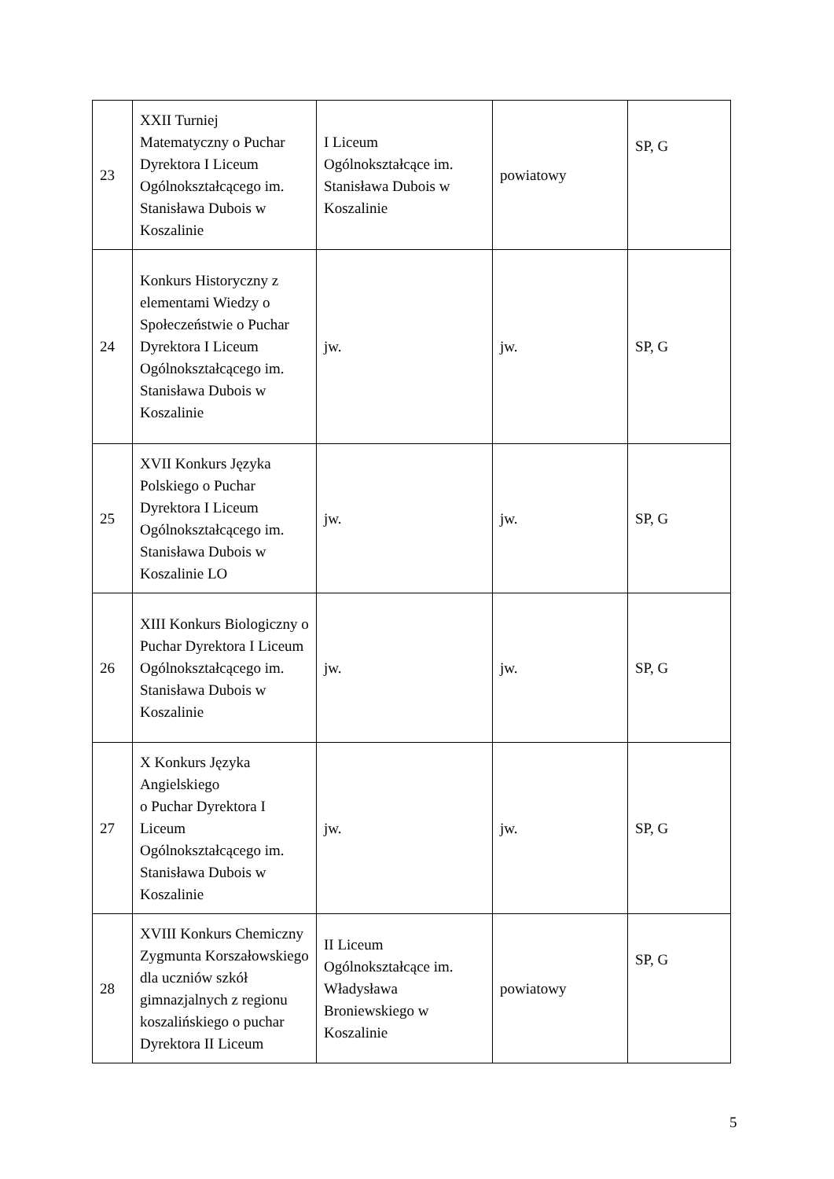| 23 | XXII Turniej Matematyczny o Puchar Dyrektora I Liceum Ogólnokształcącego im. Stanisława Dubois w Koszalinie | I Liceum Ogólnokształcące im. Stanisława Dubois w Koszalinie | powiatowy | SP, G |
| 24 | Konkurs Historyczny z elementami Wiedzy o Społeczeństwie o Puchar Dyrektora I Liceum Ogólnokształcącego im. Stanisława Dubois w Koszalinie | jw. | jw. | SP, G |
| 25 | XVII Konkurs Języka Polskiego o Puchar Dyrektora I Liceum Ogólnokształcącego im. Stanisława Dubois w Koszalinie LO | jw. | jw. | SP, G |
| 26 | XIII Konkurs Biologiczny o Puchar Dyrektora I Liceum Ogólnokształcącego im. Stanisława Dubois w Koszalinie | jw. | jw. | SP, G |
| 27 | X Konkurs Języka Angielskiego o Puchar Dyrektora I Liceum Ogólnokształcącego im. Stanisława Dubois w Koszalinie | jw. | jw. | SP, G |
| 28 | XVIII Konkurs Chemiczny Zygmunta Korszałowskiego dla uczniów szkół gimnazjalnych z regionu koszalińskiego o puchar Dyrektora II Liceum | II Liceum Ogólnokształcące im. Władysława Broniewskiego w Koszalinie | powiatowy | SP, G |
5